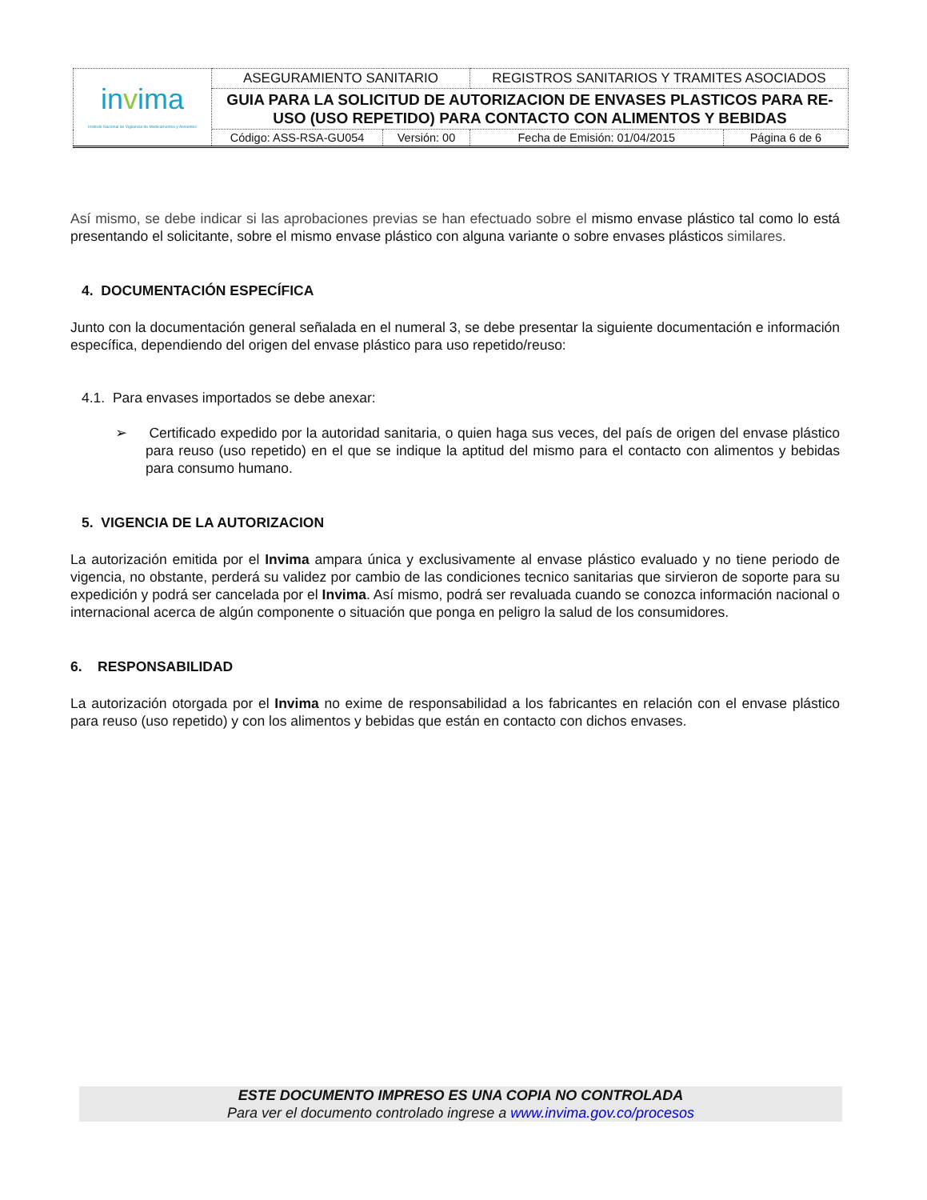| in v ima Instituto Nacional de Vigilancia de Medicamentos y Alimentos | ASEGURAMIENTO SANITARIO | | REGISTROS SANITARIOS Y TRAMITES ASOCIADOS | |
| | GUIA PARA LA SOLICITUD DE AUTORIZACION DE ENVASES PLASTICOS PARA RE-USO (USO REPETIDO) PARA CONTACTO CON ALIMENTOS Y BEBIDAS | | | |
| | Código: ASS-RSA-GU054 | Versión: 00 | Fecha de Emisión: 01/04/2015 | Página 6 de 6 |
Así mismo, se debe indicar si las aprobaciones previas se han efectuado sobre el mismo envase plástico tal como lo está presentando el solicitante, sobre el mismo envase plástico con alguna variante o sobre envases plásticos similares.
4. DOCUMENTACIÓN ESPECÍFICA
Junto con la documentación general señalada en el numeral 3, se debe presentar la siguiente documentación e información específica, dependiendo del origen del envase plástico para uso repetido/reuso:
4.1. Para envases importados se debe anexar:
➢ Certificado expedido por la autoridad sanitaria, o quien haga sus veces, del país de origen del envase plástico para reuso (uso repetido) en el que se indique la aptitud del mismo para el contacto con alimentos y bebidas para consumo humano.
5. VIGENCIA DE LA AUTORIZACION
La autorización emitida por el Invima ampara única y exclusivamente al envase plástico evaluado y no tiene periodo de vigencia, no obstante, perderá su validez por cambio de las condiciones tecnico sanitarias que sirvieron de soporte para su expedición y podrá ser cancelada por el Invima. Así mismo, podrá ser revaluada cuando se conozca información nacional o internacional acerca de algún componente o situación que ponga en peligro la salud de los consumidores.
6. RESPONSABILIDAD
La autorización otorgada por el Invima no exime de responsabilidad a los fabricantes en relación con el envase plástico para reuso (uso repetido) y con los alimentos y bebidas que están en contacto con dichos envases.
ESTE DOCUMENTO IMPRESO ES UNA COPIA NO CONTROLADA
Para ver el documento controlado ingrese a www.invima.gov.co/procesos